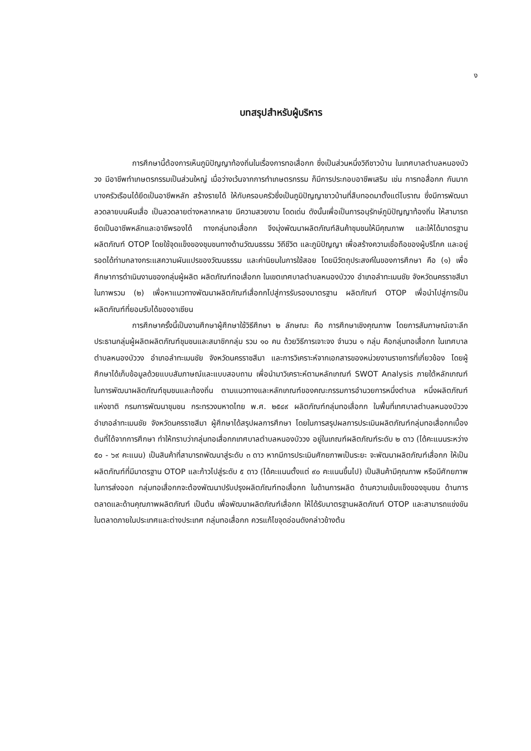ง
บทสรุปสำหรับผู้บริหาร
การศึกษานี้ต้องการเห็นภูมิปัญญาท้องถิ่นในเรื่องการทอเสื่อกก ซึ่งเป็นส่วนหนึ่งวิถีชาวบ้าน ในเทศบาลตำบลหนองบัววง มีอาชีพทำเกษตรกรรมเป็นส่วนใหญ่ เมื่อว่างเว้นจากการทำเกษตรกรรม ก็มีการประกอบอาชีพเสริม เช่น การทอสื่อกก กันมาก บางครัวเรือนได้ยึดเป็นอาชีพหลัก สร้างรายได้ ให้กับครอบครัวซึ่งเป็นภูมิปัญญาชาวบ้านที่สืบทอดมาตั้งแต่โบราณ ซึ่งมีการพัฒนาลวดลายบนผืนเสื่อ เป็นลวดลายต่างหลากหลาย มีความสวยงาม โดดเด่น ดังนั้นเพื่อเป็นการอนุรักษ์ภูมิปัญญาท้องถิ่น ให้สามารถยึดเป็นอาชีพหลักและอาชีพรองได้ ทางกลุ่มทอเสื่อกก จึงมุ่งพัฒนาผลิตภัณฑ์สินค้าชุมชนให้มีคุณภาพ และให้ได้มาตรฐานผลิตภัณฑ์ OTOP โดยใช้จุดแข็งของชุมชนทางด้านวัฒนธรรม วิถีชีวิต และภูมิปัญญา เพื่อสร้างความเชื่อถือของผู้บริโภค และอยู่รอดได้ท่ามกลางกระแสความผันแปรของวัฒนธรรม และค่านิยมในการใช้สอย โดยมีวัตถุประสงค์ในของการศึกษา คือ (๑) เพื่อศึกษาการดำเนินงานของกลุ่มผู้ผลิต ผลิตภัณฑ์ทอเสื่อกก ในเขตเทศบาลตำบลหนองบัววง อำเภอลำทะเมนชัย จังหวัดนครราชสีมาในภาพรวม (๒) เพื่อหาแนวทางพัฒนาผลิตภัณฑ์เสื่อกกไปสู่การรับรองมาตรฐาน ผลิตภัณฑ์ OTOP เพื่อนำไปสู่การเป็นผลิตภัณฑ์ที่ยอมรับได้ของอาเซียน
การศึกษาครั้งนี้เป็นงานศึกษาผู้ศึกษาใช้วิธีศึกษา ๒ ลักษณะ คือ การศึกษาเชิงคุณภาพ โดยการสัมภาษณ์เจาะลึกประธานกลุ่มผู้ผลิตผลิตภัณฑ์ชุมชนและสมาชิกกลุ่ม รวม ๑๐ คน ด้วยวิธีการเจาะจง จำนวน ๑ กลุ่ม คือกลุ่มทอเสื่อกก ในเทศบาลตำบลหนองบัววง อำเภอลำทะเมนชัย จังหวัดนครราชสีมา และการวิเคราะห์จากเอกสารของหน่วยงานราชการที่เกี่ยวข้อง โดยผู้ศึกษาได้เก็บข้อมูลด้วยแบบสัมภาษณ์และแบบสอบถาม เพื่อนำมาวิเคราะห์ตามหลักเกณฑ์ SWOT Analysis ภายใต้หลักเกณฑ์ในการพัฒนาผลิตภัณฑ์ชุมชนและท้องถิ่น ตามแนวทางและหลักเกณฑ์ของคณะกรรมการอำนวยการหนึ่งตำบล หนึ่งผลิตภัณฑ์แห่งชาติ กรมการพัฒนาชุมชน กระทรวงมหาดไทย พ.ศ. ๒๕๔๙ ผลิตภัณฑ์กลุ่มทอเสื่อกก ในพื้นที่เทศบาลตำบลหนองบัววง อำเภอลำทะเมนชัย จังหวัดนครราชสีมา ผู้ศึกษาได้สรุปผลการศึกษา โดยในการสรุปผลการประเมินผลิตภัณฑ์กลุ่มทอเสื่อกกเบื้องต้นที่ได้จากการศึกษา ทำให้ทราบว่ากลุ่มทอเสื่อกกเทศบาลตำบลหนองบัววง อยู่ในเกณฑ์ผลิตภัณฑ์ระดับ ๒ ดาว (ได้คะแนนระหว่าง ๕๐ - ๖๙ คะแนน) เป็นสินค้าที่สามารถพัฒนาสู่ระดับ ๓ ดาว หากมีการประเมินศักยภาพเป็นระยะ จะพัฒนาผลิตภัณฑ์เสื่อกก ให้เป็นผลิตภัณฑ์ที่มีมาตรฐาน OTOP และก้าวไปสู่ระดับ ๕ ดาว (ได้คะแนนตั้งแต่ ๙๐ คะแนนขึ้นไป) เป็นสินค้ามีคุณภาพ หรือมีศักยภาพในการส่งออก กลุ่มทอเสื่อกกจะต้องพัฒนาปรับปรุงผลิตภัณฑ์ทอเสื่อกก ในด้านการผลิต ด้านความเข้มแข็งของชุมชน ด้านการตลาดและด้านคุณภาพผลิตภัณฑ์ เป็นต้น เพื่อพัฒนาผลิตภัณฑ์เสื่อกก ให้ได้รับมาตรฐานผลิตภัณฑ์ OTOP และสามารถแข่งขันในตลาดภายในประเทศและต่างประเทศ กลุ่มทอเสื่อกก ควรแก้ไขจุดอ่อนดังกล่าวข้างต้น